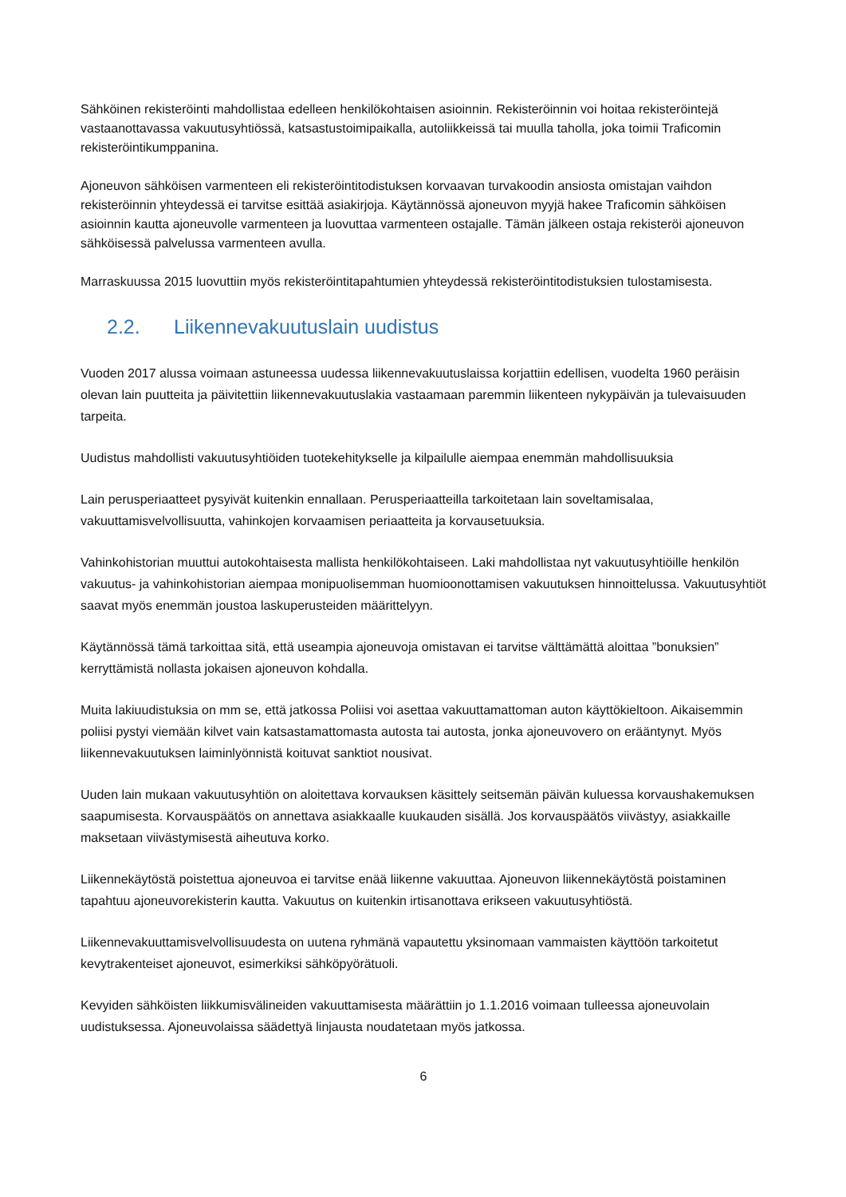Sähköinen rekisteröinti mahdollistaa edelleen henkilökohtaisen asioinnin. Rekisteröinnin voi hoitaa rekisteröintejä vastaanottavassa vakuutusyhtiössä, katsastustoimipaikalla, autoliikkeissä tai muulla taholla, joka toimii Traficomin rekisteröintikumppanina.
Ajoneuvon sähköisen varmenteen eli rekisteröintitodistuksen korvaavan turvakoodin ansiosta omistajan vaihdon rekisteröinnin yhteydessä ei tarvitse esittää asiakirjoja. Käytännössä ajoneuvon myyjä hakee Traficomin sähköisen asioinnin kautta ajoneuvolle varmenteen ja luovuttaa varmenteen ostajalle. Tämän jälkeen ostaja rekisteröi ajoneuvon sähköisessä palvelussa varmenteen avulla.
Marraskuussa 2015 luovuttiin myös rekisteröintitapahtumien yhteydessä rekisteröintitodistuksien tulostamisesta.
2.2. Liikennevakuutuslain uudistus
Vuoden 2017 alussa voimaan astuneessa uudessa liikennevakuutuslaissa korjattiin edellisen, vuodelta 1960 peräisin olevan lain puutteita ja päivitettiin liikennevakuutuslakia vastaamaan paremmin liikenteen nykypäivän ja tulevaisuuden tarpeita.
Uudistus mahdollisti vakuutusyhtiöiden tuotekehitykselle ja kilpailulle aiempaa enemmän mahdollisuuksia
Lain perusperiaatteet pysyivät kuitenkin ennallaan. Perusperiaatteilla tarkoitetaan lain soveltamisalaa, vakuuttamisvelvollisuutta, vahinkojen korvaamisen periaatteita ja korvausetuuksia.
Vahinkohistorian muuttui autokohtaisesta mallista henkilökohtaiseen. Laki mahdollistaa nyt vakuutusyhtiöille henkilön vakuutus- ja vahinkohistorian aiempaa monipuolisemman huomioonottamisen vakuutuksen hinnoittelussa. Vakuutusyhtiöt saavat myös enemmän joustoa laskuperusteiden määrittelyyn.
Käytännössä tämä tarkoittaa sitä, että useampia ajoneuvoja omistavan ei tarvitse välttämättä aloittaa ”bonuksien” kerryttämistä nollasta jokaisen ajoneuvon kohdalla.
Muita lakiuudistuksia on mm se, että jatkossa Poliisi voi asettaa vakuuttamattoman auton käyttökieltoon. Aikaisemmin poliisi pystyi viemään kilvet vain katsastamattomasta autosta tai autosta, jonka ajoneuvovero on erääntynyt. Myös liikennevakuutuksen laiminlyönnistä koituvat sanktiot nousivat.
Uuden lain mukaan vakuutusyhtiön on aloitettava korvauksen käsittely seitsemän päivän kuluessa korvaushakemuksen saapumisesta. Korvauspäätös on annettava asiakkaalle kuukauden sisällä. Jos korvauspäätös viivästyy, asiakkaille maksetaan viivästymisestä aiheutuva korko.
Liikennekäytöstä poistettua ajoneuvoa ei tarvitse enää liikenne vakuuttaa. Ajoneuvon liikennekäytöstä poistaminen tapahtuu ajoneuvorekisterin kautta. Vakuutus on kuitenkin irtisanottava erikseen vakuutusyhtiöstä.
Liikennevakuuttamisvelvollisuudesta on uutena ryhmänä vapautettu yksinomaan vammaisten käyttöön tarkoitetut kevytrakenteiset ajoneuvot, esimerkiksi sähköpyörätuoli.
Kevyiden sähköisten liikkumisvälineiden vakuuttamisesta määrättiin jo 1.1.2016 voimaan tulleessa ajoneuvolain uudistuksessa. Ajoneuvolaissa säädettyä linjausta noudatetaan myös jatkossa.
6